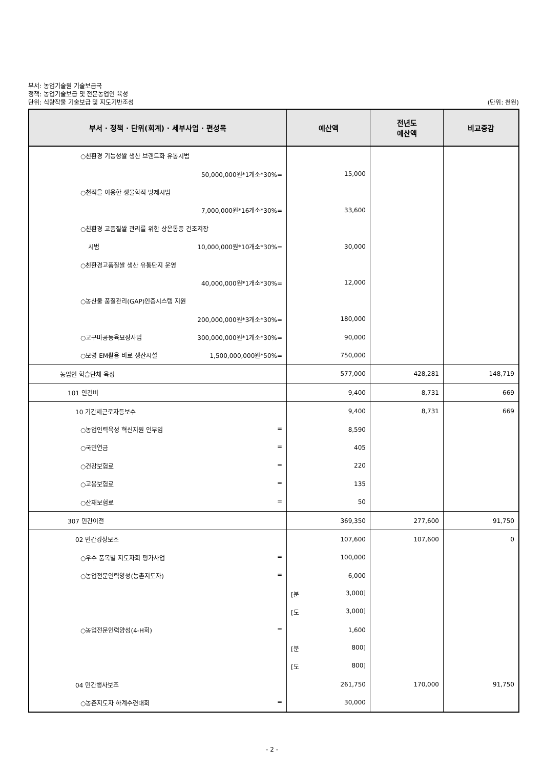부서: 농업기술원 기술보급국
정책: 농업기술보급 및 전문농업인 육성
단위: 식량작물 기술보급 및 지도기반조성 (단위: 천원)
| 부서 · 정책 · 단위(회계) · 세부사업 · 편성목 | 예산액 | 전년도 예산액 | 비교증감 |
| --- | --- | --- | --- |
| ○친환경 기능성쌀 생산 브랜드화 유통시범 | | | |
| 50,000,000원*1개소*30%= | 15,000 | | |
| ○천적을 이용한 생물학적 방제시범 | | | |
| 7,000,000원*16개소*30%= | 33,600 | | |
| ○친환경 고품질쌀 관리를 위한 상온통풍 건조저장 | | | |
| 시범 10,000,000원*10개소*30%= | 30,000 | | |
| ○친환경고품질쌀 생산 유통단지 운영 | | | |
| 40,000,000원*1개소*30%= | 12,000 | | |
| ○농산물 품질관리(GAP)인증시스템 지원 | | | |
| 200,000,000원*3개소*30%= | 180,000 | | |
| ○고구마공동육묘장사업 300,000,000원*1개소*30%= | 90,000 | | |
| ○보령 EM활용 비료 생산시설 1,500,000,000원*50%= | 750,000 | | |
| 농업인 학습단체 육성 | 577,000 | 428,281 | 148,719 |
| 101 인건비 | 9,400 | 8,731 | 669 |
| 10 기간제근로자등보수 | 9,400 | 8,731 | 669 |
| ○농업인력육성 혁신지원 인부임 = | 8,590 | | |
| ○국민연금 = | 405 | | |
| ○건강보험료 = | 220 | | |
| ○고용보험료 = | 135 | | |
| ○산재보험료 = | 50 | | |
| 307 민간이전 | 369,350 | 277,600 | 91,750 |
| 02 민간경상보조 | 107,600 | 107,600 | 0 |
| ○우수 품목별 지도자회 평가사업 = | 100,000 | | |
| ○농업전문인력양성(농촌지도자) = | 6,000 | | |
| | [분 3,000] | | |
| | [도 3,000] | | |
| ○농업전문인력양성(4-H회) = | 1,600 | | |
| | [분 800] | | |
| | [도 800] | | |
| 04 민간행사보조 | 261,750 | 170,000 | 91,750 |
| ○농촌지도자 하계수련대회 = | 30,000 | | |
- 2 -